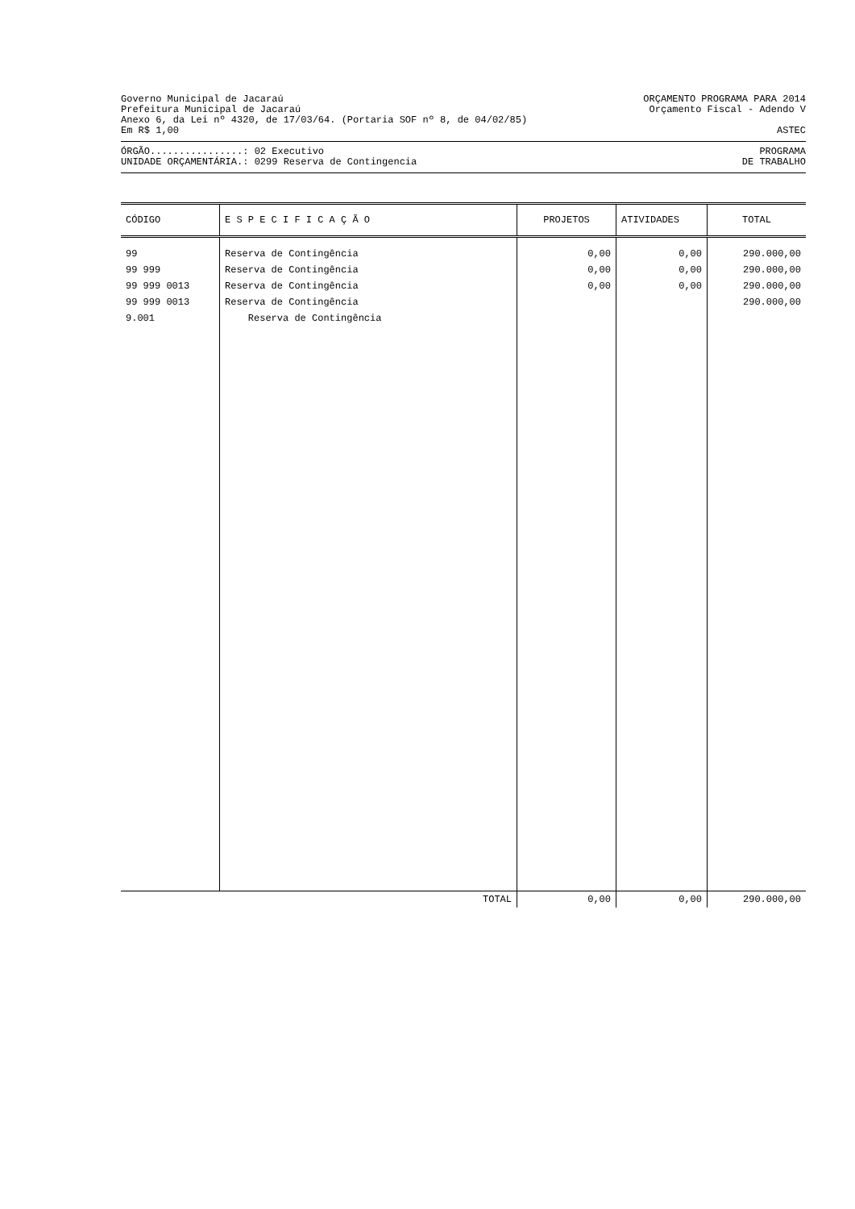Governo Municipal de Jacaraú ORÇAMENTO PROGRAMA PARA 2014
Prefeitura Municipal de Jacaraú Orçamento Fiscal - Adendo V
Anexo 6, da Lei nº 4320, de 17/03/64. (Portaria SOF nº 8, de 04/02/85)
Em R$ 1,00 ASTEC
ÓRGÃO................: 02 Executivo PROGRAMA
UNIDADE ORÇAMENTÁRIA.: 0299 Reserva de Contingencia DE TRABALHO
| CÓDIGO | E S P E C I F I C A Ç Ã O | PROJETOS | ATIVIDADES | TOTAL |
| --- | --- | --- | --- | --- |
| 99 | Reserva de Contingência | 0,00 | 0,00 | 290.000,00 |
| 99 999 | Reserva de Contingência | 0,00 | 0,00 | 290.000,00 |
| 99 999 0013 | Reserva de Contingência | 0,00 | 0,00 | 290.000,00 |
| 99 999 0013 9.001 | Reserva de Contingência Reserva de Contingência | | | 290.000,00 |
| | TOTAL | 0,00 | 0,00 | 290.000,00 |